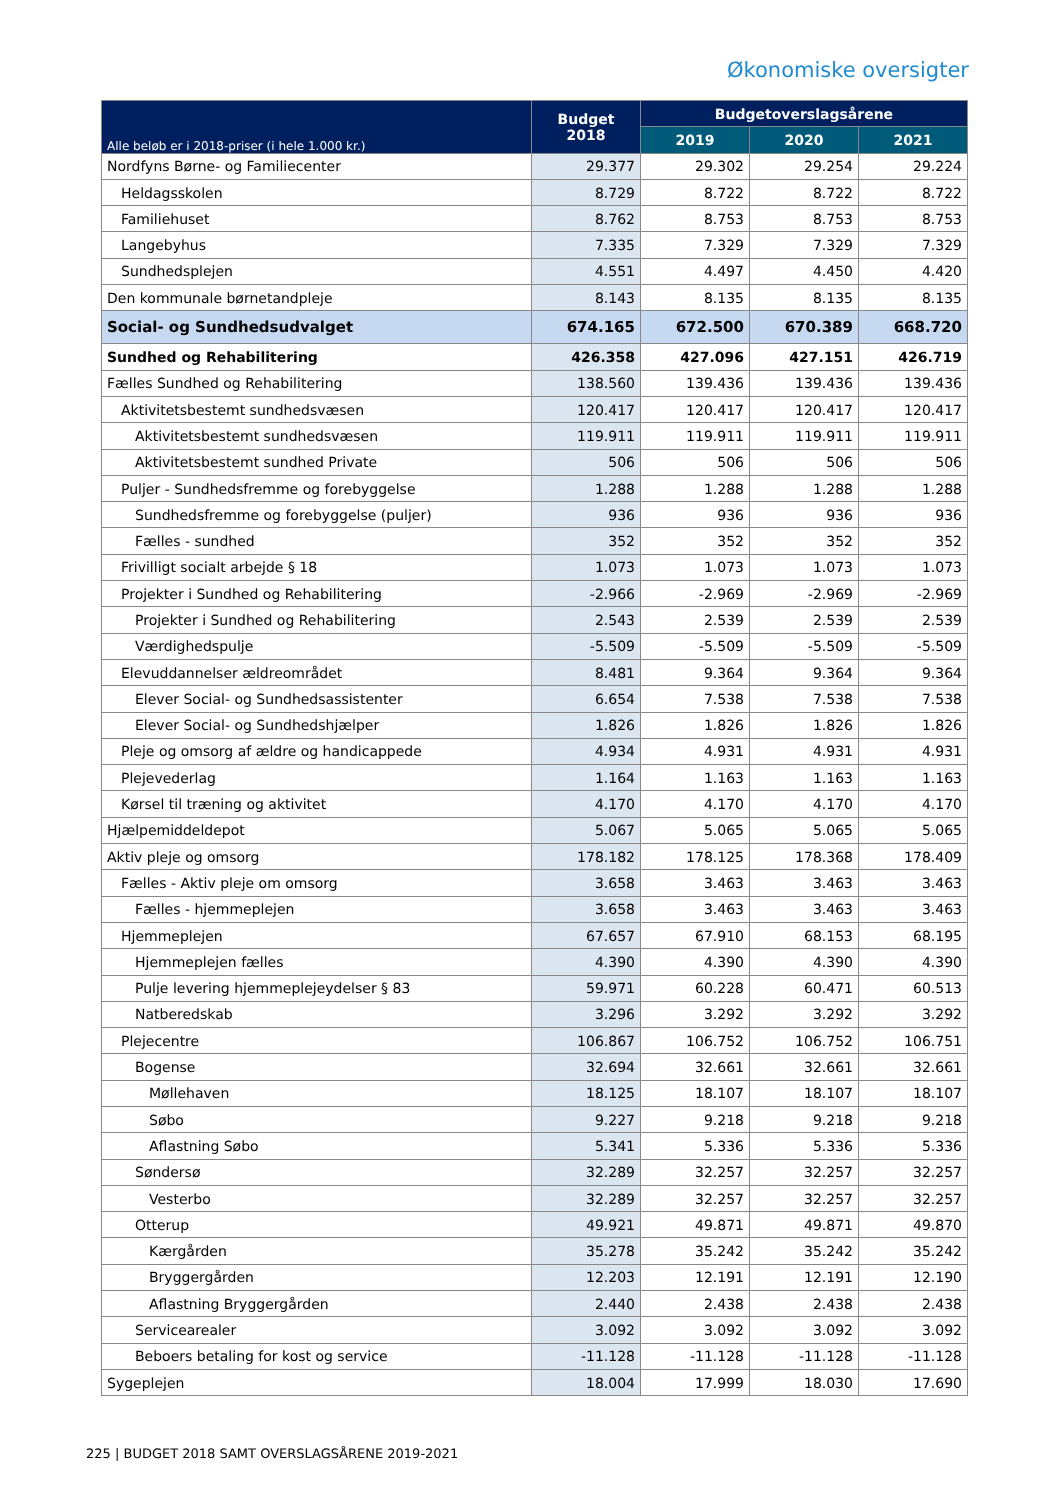Økonomiske oversigter
| Alle beløb er i 2018-priser (i hele 1.000 kr.) | Budget 2018 | Budgetoverslagsårene | | |
| --- | --- | --- | --- | --- |
| | | 2019 | 2020 | 2021 |
| Nordfyns Børne- og Familiecenter | 29.377 | 29.302 | 29.254 | 29.224 |
| Heldagsskolen | 8.729 | 8.722 | 8.722 | 8.722 |
| Familiehuset | 8.762 | 8.753 | 8.753 | 8.753 |
| Langebyhus | 7.335 | 7.329 | 7.329 | 7.329 |
| Sundhedsplejen | 4.551 | 4.497 | 4.450 | 4.420 |
| Den kommunale børnetandpleje | 8.143 | 8.135 | 8.135 | 8.135 |
| Social- og Sundhedsudvalget | 674.165 | 672.500 | 670.389 | 668.720 |
| Sundhed og Rehabilitering | 426.358 | 427.096 | 427.151 | 426.719 |
| Fælles Sundhed og Rehabilitering | 138.560 | 139.436 | 139.436 | 139.436 |
| Aktivitetsbestemt sundhedsvæsen | 120.417 | 120.417 | 120.417 | 120.417 |
| Aktivitetsbestemt sundhedsvæsen | 119.911 | 119.911 | 119.911 | 119.911 |
| Aktivitetsbestemt sundhed Private | 506 | 506 | 506 | 506 |
| Puljer - Sundhedsfremme og forebyggelse | 1.288 | 1.288 | 1.288 | 1.288 |
| Sundhedsfremme og forebyggelse (puljer) | 936 | 936 | 936 | 936 |
| Fælles - sundhed | 352 | 352 | 352 | 352 |
| Frivilligt socialt arbejde § 18 | 1.073 | 1.073 | 1.073 | 1.073 |
| Projekter i Sundhed og Rehabilitering | -2.966 | -2.969 | -2.969 | -2.969 |
| Projekter i Sundhed og Rehabilitering | 2.543 | 2.539 | 2.539 | 2.539 |
| Værdighedspulje | -5.509 | -5.509 | -5.509 | -5.509 |
| Elevuddannelser ældreområdet | 8.481 | 9.364 | 9.364 | 9.364 |
| Elever Social- og Sundhedsassistenter | 6.654 | 7.538 | 7.538 | 7.538 |
| Elever Social- og Sundhedshjælper | 1.826 | 1.826 | 1.826 | 1.826 |
| Pleje og omsorg af ældre og handicappede | 4.934 | 4.931 | 4.931 | 4.931 |
| Plejevederlag | 1.164 | 1.163 | 1.163 | 1.163 |
| Kørsel til træning og aktivitet | 4.170 | 4.170 | 4.170 | 4.170 |
| Hjælpemiddeldepot | 5.067 | 5.065 | 5.065 | 5.065 |
| Aktiv pleje og omsorg | 178.182 | 178.125 | 178.368 | 178.409 |
| Fælles - Aktiv pleje om omsorg | 3.658 | 3.463 | 3.463 | 3.463 |
| Fælles - hjemmeplejen | 3.658 | 3.463 | 3.463 | 3.463 |
| Hjemmeplejen | 67.657 | 67.910 | 68.153 | 68.195 |
| Hjemmeplejen fælles | 4.390 | 4.390 | 4.390 | 4.390 |
| Pulje levering hjemmeplejeydelser § 83 | 59.971 | 60.228 | 60.471 | 60.513 |
| Natberedskab | 3.296 | 3.292 | 3.292 | 3.292 |
| Plejecentre | 106.867 | 106.752 | 106.752 | 106.751 |
| Bogense | 32.694 | 32.661 | 32.661 | 32.661 |
| Møllehaven | 18.125 | 18.107 | 18.107 | 18.107 |
| Søbo | 9.227 | 9.218 | 9.218 | 9.218 |
| Aflastning Søbo | 5.341 | 5.336 | 5.336 | 5.336 |
| Søndersø | 32.289 | 32.257 | 32.257 | 32.257 |
| Vesterbo | 32.289 | 32.257 | 32.257 | 32.257 |
| Otterup | 49.921 | 49.871 | 49.871 | 49.870 |
| Kærgården | 35.278 | 35.242 | 35.242 | 35.242 |
| Bryggergården | 12.203 | 12.191 | 12.191 | 12.190 |
| Aflastning Bryggergården | 2.440 | 2.438 | 2.438 | 2.438 |
| Servicearealer | 3.092 | 3.092 | 3.092 | 3.092 |
| Beboers betaling for kost og service | -11.128 | -11.128 | -11.128 | -11.128 |
| Sygeplejen | 18.004 | 17.999 | 18.030 | 17.690 |
225 | BUDGET 2018 SAMT OVERSLAGSÅRENE 2019-2021